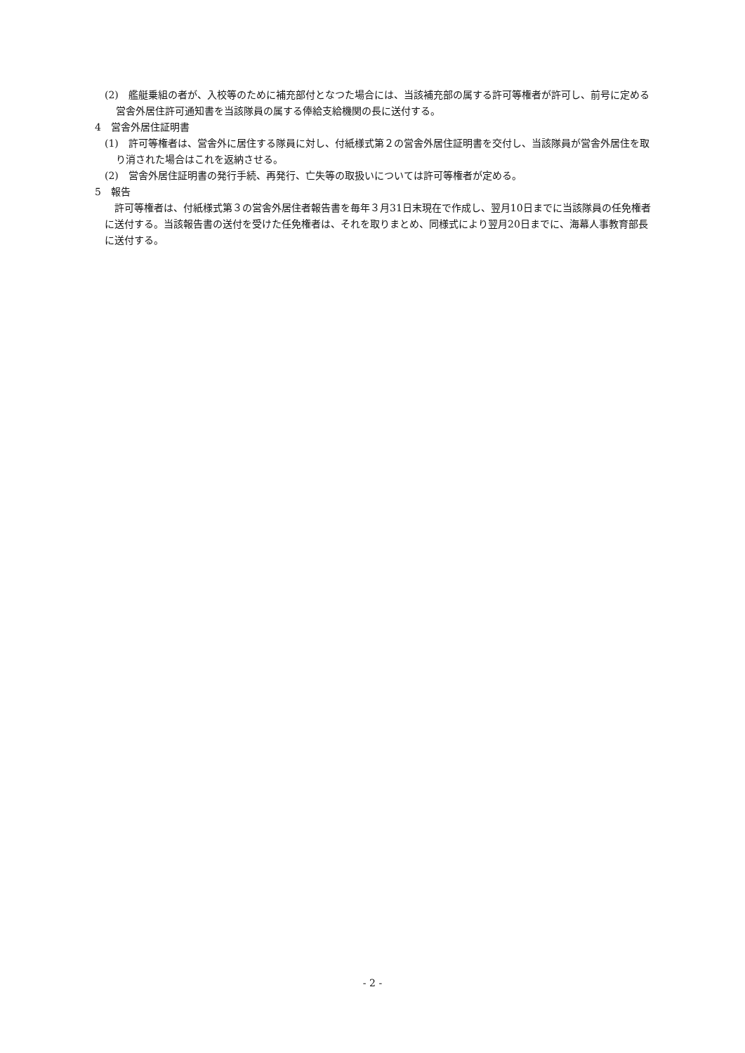(2)　艦艇乗組の者が、入校等のために補充部付となつた場合には、当該補充部の属する許可等権者が許可し、前号に定める営舎外居住許可通知書を当該隊員の属する俸給支給機関の長に送付する。
4　営舎外居住証明書
(1)　許可等権者は、営舎外に居住する隊員に対し、付紙様式第２の営舎外居住証明書を交付し、当該隊員が営舎外居住を取り消された場合はこれを返納させる。
(2)　営舎外居住証明書の発行手続、再発行、亡失等の取扱いについては許可等権者が定める。
5　報告
許可等権者は、付紙様式第３の営舎外居住者報告書を毎年３月31日末現在で作成し、翌月10日までに当該隊員の任免権者に送付する。当該報告書の送付を受けた任免権者は、それを取りまとめ、同様式により翌月20日までに、海幕人事教育部長に送付する。
- 2 -